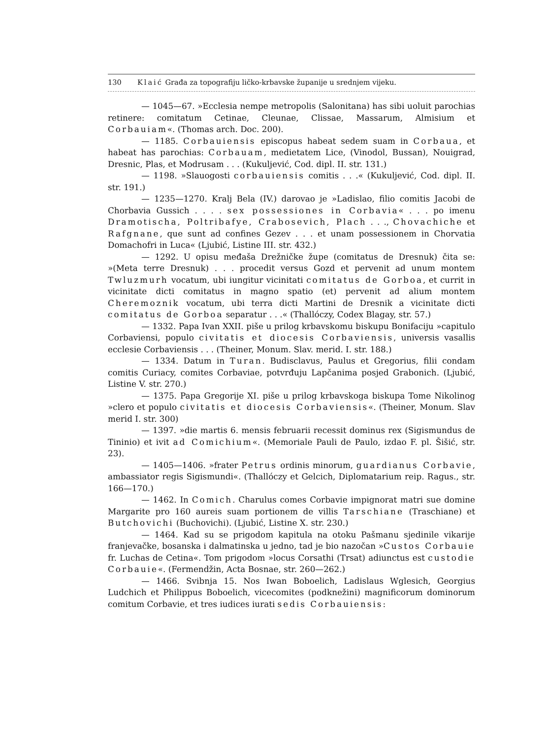130 Klaić Građa za topografiju ličko-krbavske županije u srednjem vijeku.
— 1045—67. »Ecclesia nempe metropolis (Salonitana) has sibi uoluit parochias retinere: comitatum Cetinae, Cleunae, Clissae, Massarum, Almisium et Corbauiam«. (Thomas arch. Doc. 200).
— 1185. Corbauiensis episcopus habeat sedem suam in Corbaua, et habeat has parochias: Corbauam, medietatem Lice, (Vinodol, Bussan), Nouigrad, Dresnic, Plas, et Modrusam . . . (Kukuljević, Cod. dipl. II. str. 131.)
— 1198. »Slauogosti corbauiensis comitis . . .« (Kukuljević, Cod. dipl. II. str. 191.)
— 1235—1270. Kralj Bela (IV.) darovao je »Ladislao, filio comitis Jacobi de Chorbavia Gussich . . . . sex possessiones in Corbavia« . . . po imenu Dramotischa, Poltribafye, Crabosevich, Plach . . ., Chovachiche et Rafgnane, que sunt ad confines Gezev . . . et unam possessionem in Chorvatia Domachofri in Luca« (Ljubić, Listine III. str. 432.)
— 1292. U opisu međaša Drežničke župe (comitatus de Dresnuk) čita se: »(Meta terre Dresnuk) . . . procedit versus Gozd et pervenit ad unum montem Twluzmurh vocatum, ubi iungitur vicinitati comitatus de Gorboa, et currit in vicinitate dicti comitatus in magno spatio (et) pervenit ad alium montem Cheremoznik vocatum, ubi terra dicti Martini de Dresnik a vicinitate dicti comitatus de Gorboa separatur . . .« (Thallóczy, Codex Blagay, str. 57.)
— 1332. Papa Ivan XXII. piše u prilog krbavskomu biskupu Bonifaciju »capitulo Corbaviensi, populo civitatis et diocesis Corbaviensis, universis vasallis ecclesie Corbaviensis . . . (Theiner, Monum. Slav. merid. I. str. 188.)
— 1334. Datum in Turan. Budisclavus, Paulus et Gregorius, filii condam comitis Curiacy, comites Corbaviae, potvrđuju Lapčanima posjed Grabonich. (Ljubić, Listine V. str. 270.)
— 1375. Papa Gregorije XI. piše u prilog krbavskoga biskupa Tome Nikolinog »clero et populo civitatis et diocesis Corbaviensis«. (Theiner, Monum. Slav merid I. str. 300)
— 1397. »die martis 6. mensis februarii recessit dominus rex (Sigismundus de Tininio) et ivit ad Comichium«. (Memoriale Pauli de Paulo, izdao F. pl. Šišić, str. 23).
— 1405—1406. »frater Petrus ordinis minorum, guardianus Corbavie, ambassiator regis Sigismundi«. (Thallóczy et Gelcich, Diplomatarium reip. Ragus., str. 166—170.)
— 1462. In Comich. Charulus comes Corbavie impignorat matri sue domine Margarite pro 160 aureis suam portionem de villis Tarschiane (Traschiane) et Butchovichi (Buchovichi). (Ljubić, Listine X. str. 230.)
— 1464. Kad su se prigodom kapitula na otoku Pašmanu sjedinile vikarije franjevačke, bosanska i dalmatinska u jedno, tad je bio nazočan »Custos Corbauie fr. Luchas de Cetina«. Tom prigodom »locus Corsathi (Trsat) adiunctus est custodie Corbauie«. (Fermendžin, Acta Bosnae, str. 260—262.)
— 1466. Svibnja 15. Nos Iwan Boboelich, Ladislaus Wglesich, Georgius Ludchich et Philippus Boboelich, vicecomites (podknežini) magnificorum dominorum comitum Corbavie, et tres iudices iurati sedis Corbauiensis: